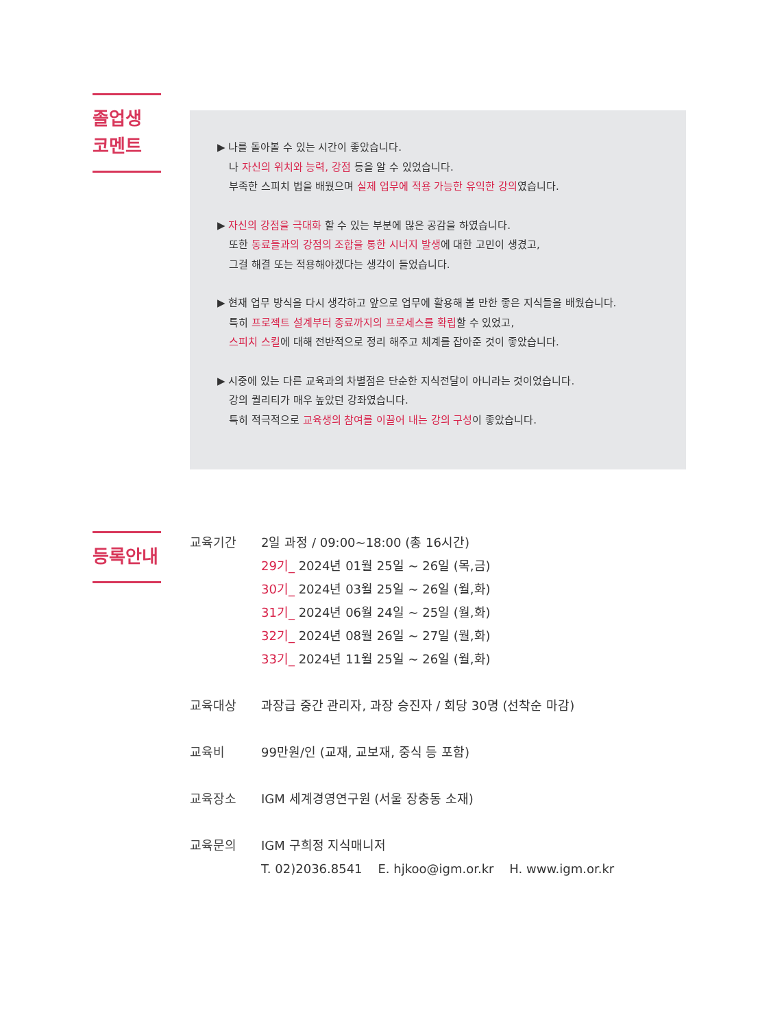졸업생
코멘트
▶ 나를 돌아볼 수 있는 시간이 좋았습니다.
나 자신의 위치와 능력, 강점 등을 알 수 있었습니다.
부족한 스피치 법을 배웠으며 실제 업무에 적용 가능한 유익한 강의였습니다.
▶ 자신의 강점을 극대화 할 수 있는 부분에 많은 공감을 하였습니다.
또한 동료들과의 강점의 조합을 통한 시너지 발생에 대한 고민이 생겼고,
그걸 해결 또는 적용해야겠다는 생각이 들었습니다.
▶ 현재 업무 방식을 다시 생각하고 앞으로 업무에 활용해 볼 만한 좋은 지식들을 배웠습니다.
특히 프로젝트 설계부터 종료까지의 프로세스를 확립할 수 있었고,
스피치 스킬에 대해 전반적으로 정리 해주고 체계를 잡아준 것이 좋았습니다.
▶ 시중에 있는 다른 교육과의 차별점은 단순한 지식전달이 아니라는 것이었습니다.
강의 퀄리티가 매우 높았던 강좌였습니다.
특히 적극적으로 교육생의 참여를 이끌어 내는 강의 구성이 좋았습니다.
등록안내
| 교육기간 | 2일 과정 / 09:00~18:00 (총 16시간) 29기_ 2024년 01월 25일 ~ 26일 (목,금) 30기_ 2024년 03월 25일 ~ 26일 (월,화) 31기_ 2024년 06월 24일 ~ 25일 (월,화) 32기_ 2024년 08월 26일 ~ 27일 (월,화) 33기_ 2024년 11월 25일 ~ 26일 (월,화) |
| 교육대상 | 과장급 중간 관리자, 과장 승진자 / 회당 30명 (선착순 마감) |
| 교육비 | 99만원/인 (교재, 교보재, 중식 등 포함) |
| 교육장소 | IGM 세계경영연구원 (서울 장충동 소재) |
| 교육문의 | IGM 구희정 지식매니저 T. 02)2036.8541 E. hjkoo@igm.or.kr H. www.igm.or.kr |